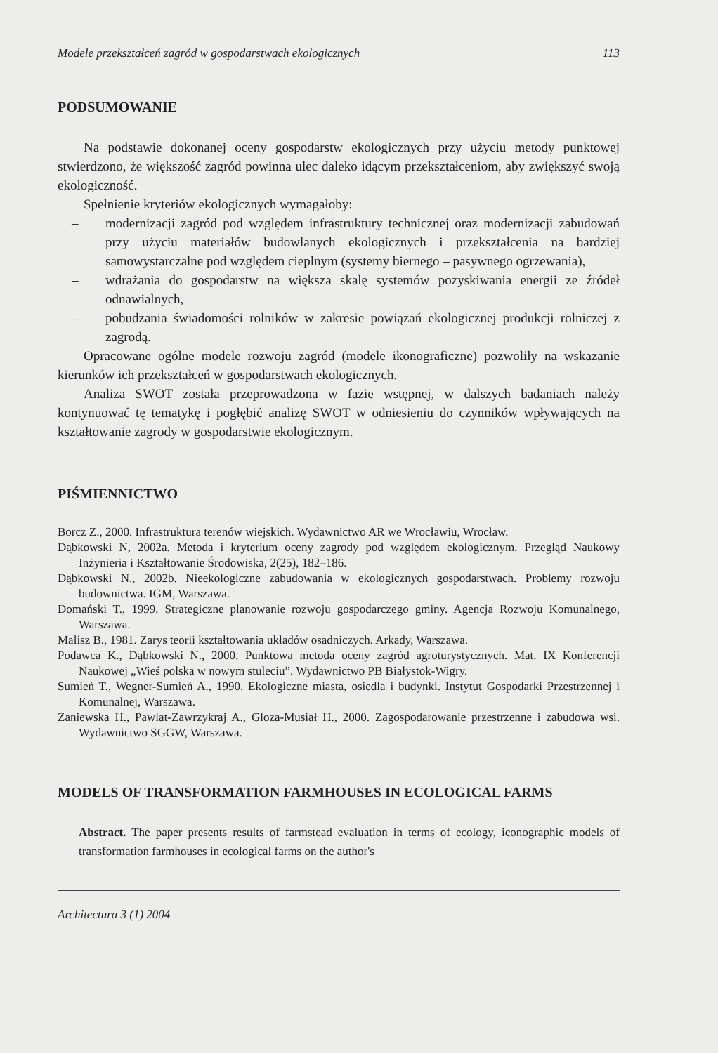Modele przekształceń zagród w gospodarstwach ekologicznych 113
PODSUMOWANIE
Na podstawie dokonanej oceny gospodarstw ekologicznych przy użyciu metody punktowej stwierdzono, że większość zagród powinna ulec daleko idącym przekształceniom, aby zwiększyć swoją ekologiczność.
Spełnienie kryteriów ekologicznych wymagałoby:
– modernizacji zagród pod względem infrastruktury technicznej oraz modernizacji zabudowań przy użyciu materiałów budowlanych ekologicznych i przekształcenia na bardziej samowystarczalne pod względem cieplnym (systemy biernego – pasywnego ogrzewania),
– wdrażania do gospodarstw na większa skalę systemów pozyskiwania energii ze źródeł odnawialnych,
– pobudzania świadomości rolników w zakresie powiązań ekologicznej produkcji rolniczej z zagrodą.
Opracowane ogólne modele rozwoju zagród (modele ikonograficzne) pozwoliły na wskazanie kierunków ich przekształceń w gospodarstwach ekologicznych.
Analiza SWOT została przeprowadzona w fazie wstępnej, w dalszych badaniach należy kontynuować tę tematykę i pogłębić analizę SWOT w odniesieniu do czynników wpływających na kształtowanie zagrody w gospodarstwie ekologicznym.
PIŚMIENNICTWO
Borcz Z., 2000. Infrastruktura terenów wiejskich. Wydawnictwo AR we Wrocławiu, Wrocław.
Dąbkowski N, 2002a. Metoda i kryterium oceny zagrody pod względem ekologicznym. Przegląd Naukowy Inżynieria i Kształtowanie Środowiska, 2(25), 182–186.
Dąbkowski N., 2002b. Nieekologiczne zabudowania w ekologicznych gospodarstwach. Problemy rozwoju budownictwa. IGM, Warszawa.
Domański T., 1999. Strategiczne planowanie rozwoju gospodarczego gminy. Agencja Rozwoju Komunalnego, Warszawa.
Malisz B., 1981. Zarys teorii kształtowania układów osadniczych. Arkady, Warszawa.
Podawca K., Dąbkowski N., 2000. Punktowa metoda oceny zagród agroturystycznych. Mat. IX Konferencji Naukowej „Wieś polska w nowym stuleciu”. Wydawnictwo PB Białystok-Wigry.
Sumień T., Wegner-Sumień A., 1990. Ekologiczne miasta, osiedla i budynki. Instytut Gospodarki Przestrzennej i Komunalnej, Warszawa.
Zaniewska H., Pawlat-Zawrzykraj A., Gloza-Musiał H., 2000. Zagospodarowanie przestrzenne i zabudowa wsi. Wydawnictwo SGGW, Warszawa.
MODELS OF TRANSFORMATION FARMHOUSES IN ECOLOGICAL FARMS
Abstract. The paper presents results of farmstead evaluation in terms of ecology, iconographic models of transformation farmhouses in ecological farms on the author's
Architectura 3 (1) 2004